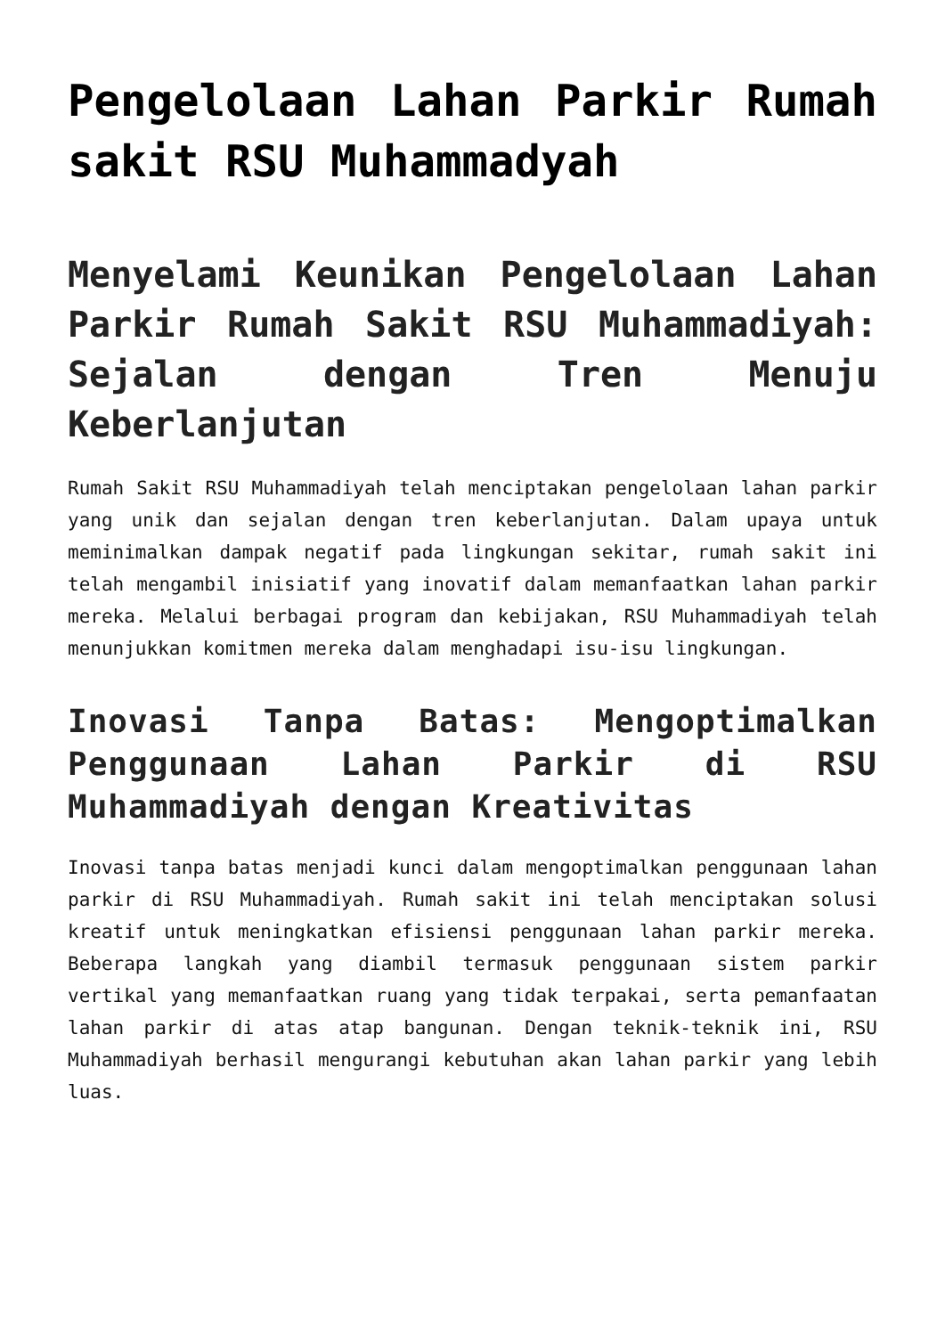Pengelolaan Lahan Parkir Rumah sakit RSU Muhammadyah
Menyelami Keunikan Pengelolaan Lahan Parkir Rumah Sakit RSU Muhammadiyah: Sejalan dengan Tren Menuju Keberlanjutan
Rumah Sakit RSU Muhammadiyah telah menciptakan pengelolaan lahan parkir yang unik dan sejalan dengan tren keberlanjutan. Dalam upaya untuk meminimalkan dampak negatif pada lingkungan sekitar, rumah sakit ini telah mengambil inisiatif yang inovatif dalam memanfaatkan lahan parkir mereka. Melalui berbagai program dan kebijakan, RSU Muhammadiyah telah menunjukkan komitmen mereka dalam menghadapi isu-isu lingkungan.
Inovasi Tanpa Batas: Mengoptimalkan Penggunaan Lahan Parkir di RSU Muhammadiyah dengan Kreativitas
Inovasi tanpa batas menjadi kunci dalam mengoptimalkan penggunaan lahan parkir di RSU Muhammadiyah. Rumah sakit ini telah menciptakan solusi kreatif untuk meningkatkan efisiensi penggunaan lahan parkir mereka. Beberapa langkah yang diambil termasuk penggunaan sistem parkir vertikal yang memanfaatkan ruang yang tidak terpakai, serta pemanfaatan lahan parkir di atas atap bangunan. Dengan teknik-teknik ini, RSU Muhammadiyah berhasil mengurangi kebutuhan akan lahan parkir yang lebih luas.